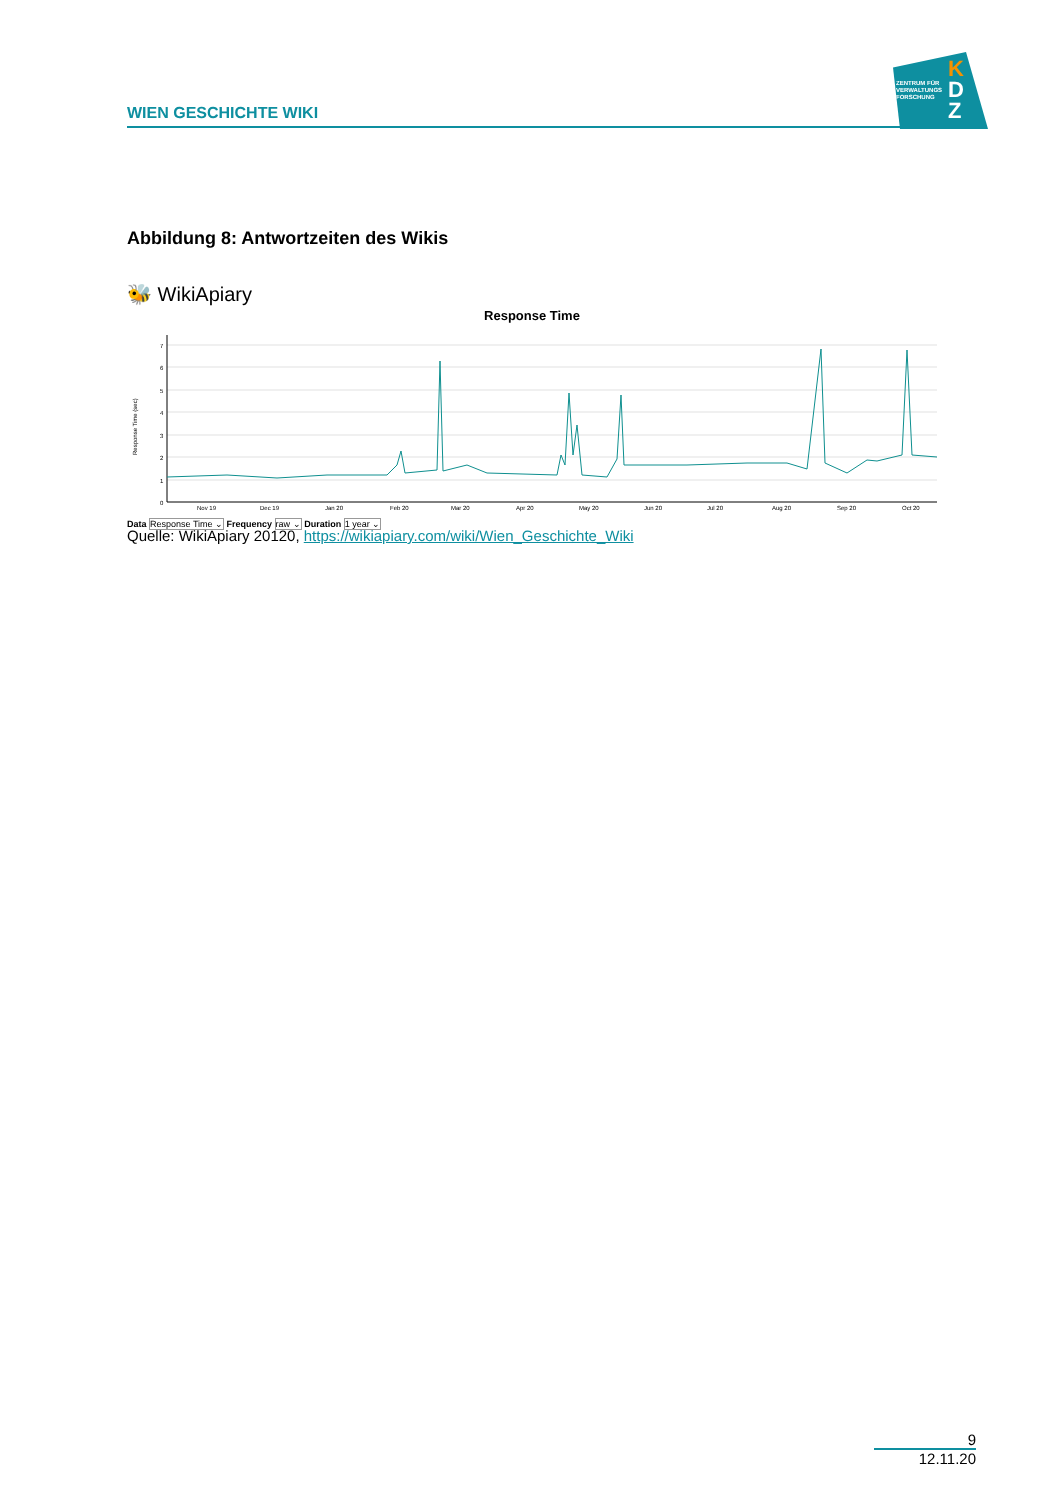WIEN GESCHICHTE WIKI
ZENTRUM FÜR
VERWALTUNGS
FORSCHUNG
K
D
Z
Abbildung 8: Antwortzeiten des Wikis
🐝 WikiApiary
Response Time
0
1
2
3
4
5
6
7
Response Time (sec)
Nov 19
Dec 19
Jan 20
Feb 20
Mar 20
Apr 20
May 20
Jun 20
Jul 20
Aug 20
Sep 20
Oct 20
Data Response Time ⌄ Frequency raw ⌄ Duration 1 year ⌄
Quelle: WikiApiary 20120, https://wikiapiary.com/wiki/Wien_Geschichte_Wiki
9
12.11.20